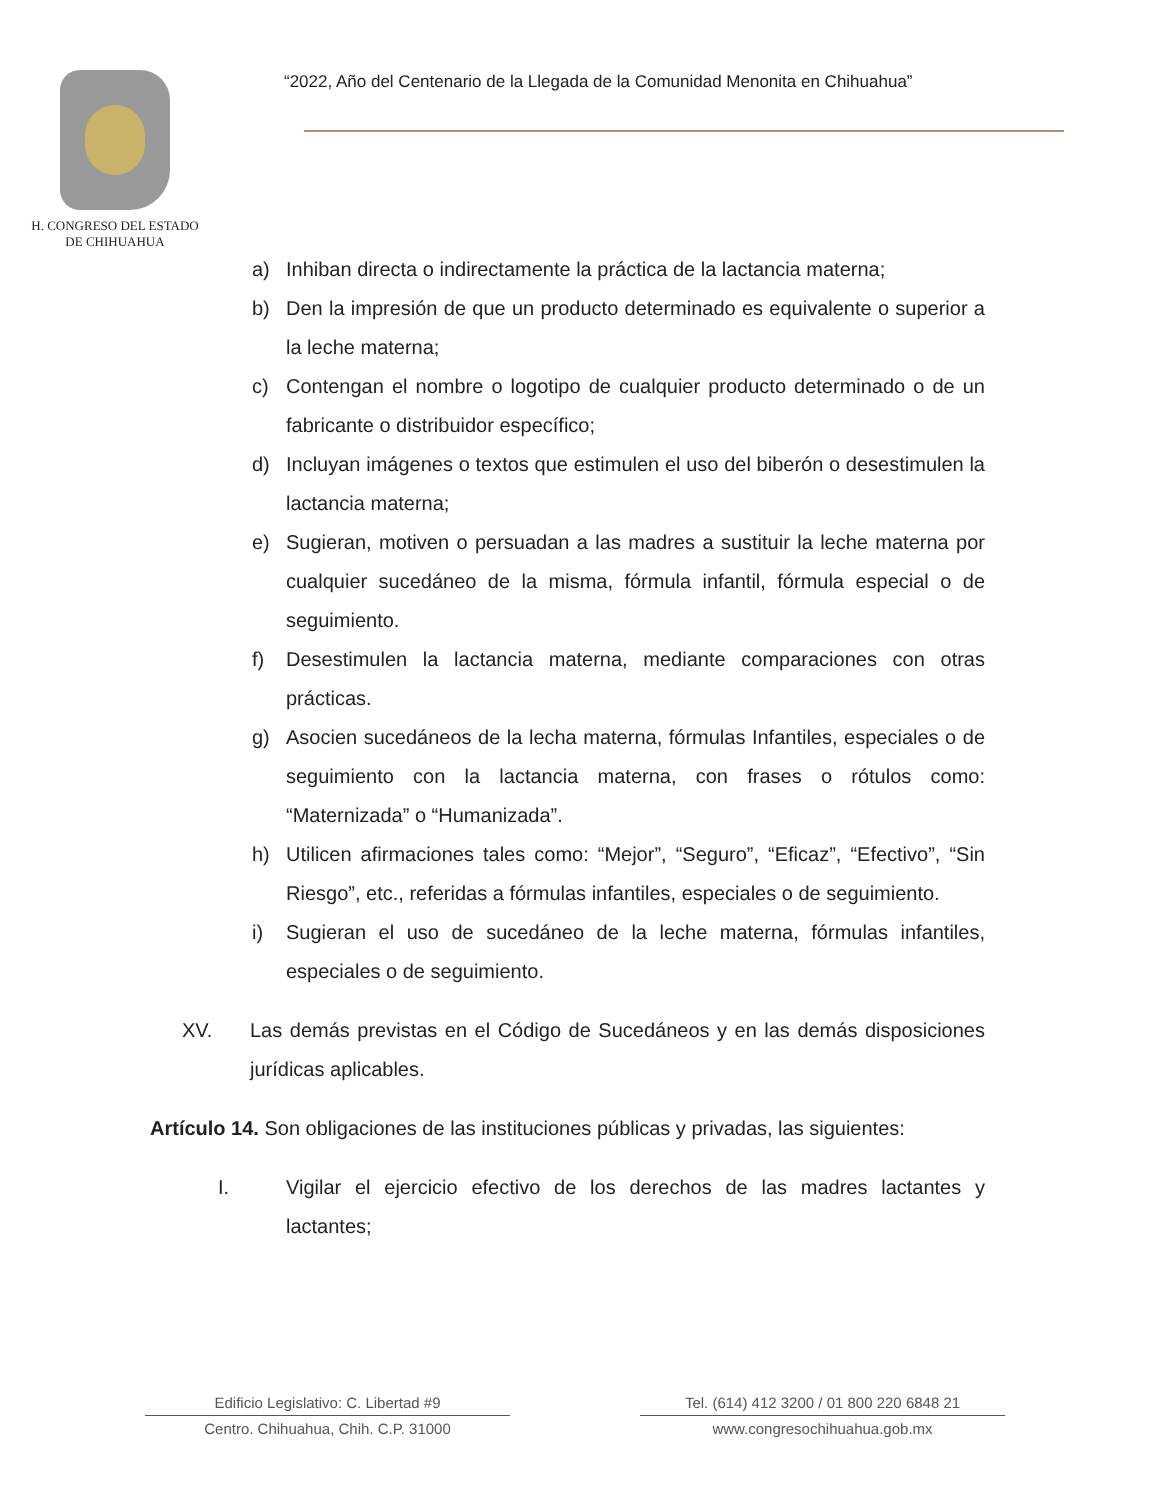H. CONGRESO DEL ESTADO
DE CHIHUAHUA
“2022, Año del Centenario de la Llegada de la Comunidad Menonita en Chihuahua”
a) Inhiban directa o indirectamente la práctica de la lactancia materna;
b) Den la impresión de que un producto determinado es equivalente o superior a la leche materna;
c) Contengan el nombre o logotipo de cualquier producto determinado o de un fabricante o distribuidor específico;
d) Incluyan imágenes o textos que estimulen el uso del biberón o desestimulen la lactancia materna;
e) Sugieran, motiven o persuadan a las madres a sustituir la leche materna por cualquier sucedáneo de la misma, fórmula infantil, fórmula especial o de seguimiento.
f) Desestimulen la lactancia materna, mediante comparaciones con otras prácticas.
g) Asocien sucedáneos de la lecha materna, fórmulas Infantiles, especiales o de seguimiento con la lactancia materna, con frases o rótulos como: “Maternizada” o “Humanizada”.
h) Utilicen afirmaciones tales como: “Mejor”, “Seguro”, “Eficaz”, “Efectivo”, “Sin Riesgo”, etc., referidas a fórmulas infantiles, especiales o de seguimiento.
i) Sugieran el uso de sucedáneo de la leche materna, fórmulas infantiles, especiales o de seguimiento.
XV. Las demás previstas en el Código de Sucedáneos y en las demás disposiciones jurídicas aplicables.
Artículo 14. Son obligaciones de las instituciones públicas y privadas, las siguientes:
I. Vigilar el ejercicio efectivo de los derechos de las madres lactantes y lactantes;
Edificio Legislativo: C. Libertad #9
Centro. Chihuahua, Chih. C.P. 31000
Tel. (614) 412 3200 / 01 800 220 6848 21
www.congresochihuahua.gob.mx